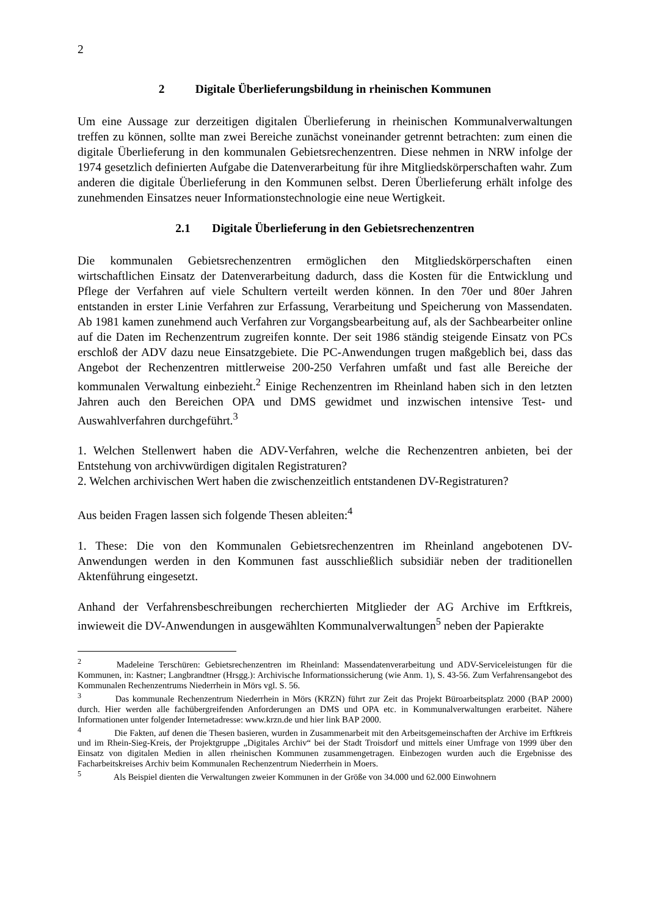2
2 Digitale Überlieferungsbildung in rheinischen Kommunen
Um eine Aussage zur derzeitigen digitalen Überlieferung in rheinischen Kommunalverwaltungen treffen zu können, sollte man zwei Bereiche zunächst voneinander getrennt betrachten: zum einen die digitale Überlieferung in den kommunalen Gebietsrechenzentren. Diese nehmen in NRW infolge der 1974 gesetzlich definierten Aufgabe die Datenverarbeitung für ihre Mitgliedskörperschaften wahr. Zum anderen die digitale Überlieferung in den Kommunen selbst. Deren Überlieferung erhält infolge des zunehmenden Einsatzes neuer Informationstechnologie eine neue Wertigkeit.
2.1 Digitale Überlieferung in den Gebietsrechenzentren
Die kommunalen Gebietsrechenzentren ermöglichen den Mitgliedskörperschaften einen wirtschaftlichen Einsatz der Datenverarbeitung dadurch, dass die Kosten für die Entwicklung und Pflege der Verfahren auf viele Schultern verteilt werden können. In den 70er und 80er Jahren entstanden in erster Linie Verfahren zur Erfassung, Verarbeitung und Speicherung von Massendaten. Ab 1981 kamen zunehmend auch Verfahren zur Vorgangsbearbeitung auf, als der Sachbearbeiter online auf die Daten im Rechenzentrum zugreifen konnte. Der seit 1986 ständig steigende Einsatz von PCs erschloß der ADV dazu neue Einsatzgebiete. Die PC-Anwendungen trugen maßgeblich bei, dass das Angebot der Rechenzentren mittlerweise 200-250 Verfahren umfaßt und fast alle Bereiche der kommunalen Verwaltung einbezieht.<sup>2</sup> Einige Rechenzentren im Rheinland haben sich in den letzten Jahren auch den Bereichen OPA und DMS gewidmet und inzwischen intensive Test- und Auswahlverfahren durchgeführt.<sup>3</sup>
1. Welchen Stellenwert haben die ADV-Verfahren, welche die Rechenzentren anbieten, bei der Entstehung von archivwürdigen digitalen Registraturen?
2. Welchen archivischen Wert haben die zwischenzeitlich entstandenen DV-Registraturen?
Aus beiden Fragen lassen sich folgende Thesen ableiten:<sup>4</sup>
1. These: Die von den Kommunalen Gebietsrechenzentren im Rheinland angebotenen DV-Anwendungen werden in den Kommunen fast ausschließlich subsidiär neben der traditionellen Aktenführung eingesetzt.
Anhand der Verfahrensbeschreibungen recherchierten Mitglieder der AG Archive im Erftkreis, inwieweit die DV-Anwendungen in ausgewählten Kommunalverwaltungen<sup>5</sup> neben der Papierakte
<sup>2</sup> Madeleine Terschüren: Gebietsrechenzentren im Rheinland: Massendatenverarbeitung und ADV-Serviceleistungen für die Kommunen, in: Kastner; Langbrandtner (Hrsgg.): Archivische Informationssicherung (wie Anm. 1), S. 43-56. Zum Verfahrensangebot des Kommunalen Rechenzentrums Niederrhein in Mörs vgl. S. 56.
<sup>3</sup> Das kommunale Rechenzentrum Niederrhein in Mörs (KRZN) führt zur Zeit das Projekt Büroarbeitsplatz 2000 (BAP 2000) durch. Hier werden alle fachübergreifenden Anforderungen an DMS und OPA etc. in Kommunalverwaltungen erarbeitet. Nähere Informationen unter folgender Internetadresse: www.krzn.de und hier link BAP 2000.
<sup>4</sup> Die Fakten, auf denen die Thesen basieren, wurden in Zusammenarbeit mit den Arbeitsgemeinschaften der Archive im Erftkreis und im Rhein-Sieg-Kreis, der Projektgruppe „Digitales Archiv“ bei der Stadt Troisdorf und mittels einer Umfrage von 1999 über den Einsatz von digitalen Medien in allen rheinischen Kommunen zusammengetragen. Einbezogen wurden auch die Ergebnisse des Facharbeitskreises Archiv beim Kommunalen Rechenzentrum Niederrhein in Moers.
<sup>5</sup> Als Beispiel dienten die Verwaltungen zweier Kommunen in der Größe von 34.000 und 62.000 Einwohnern